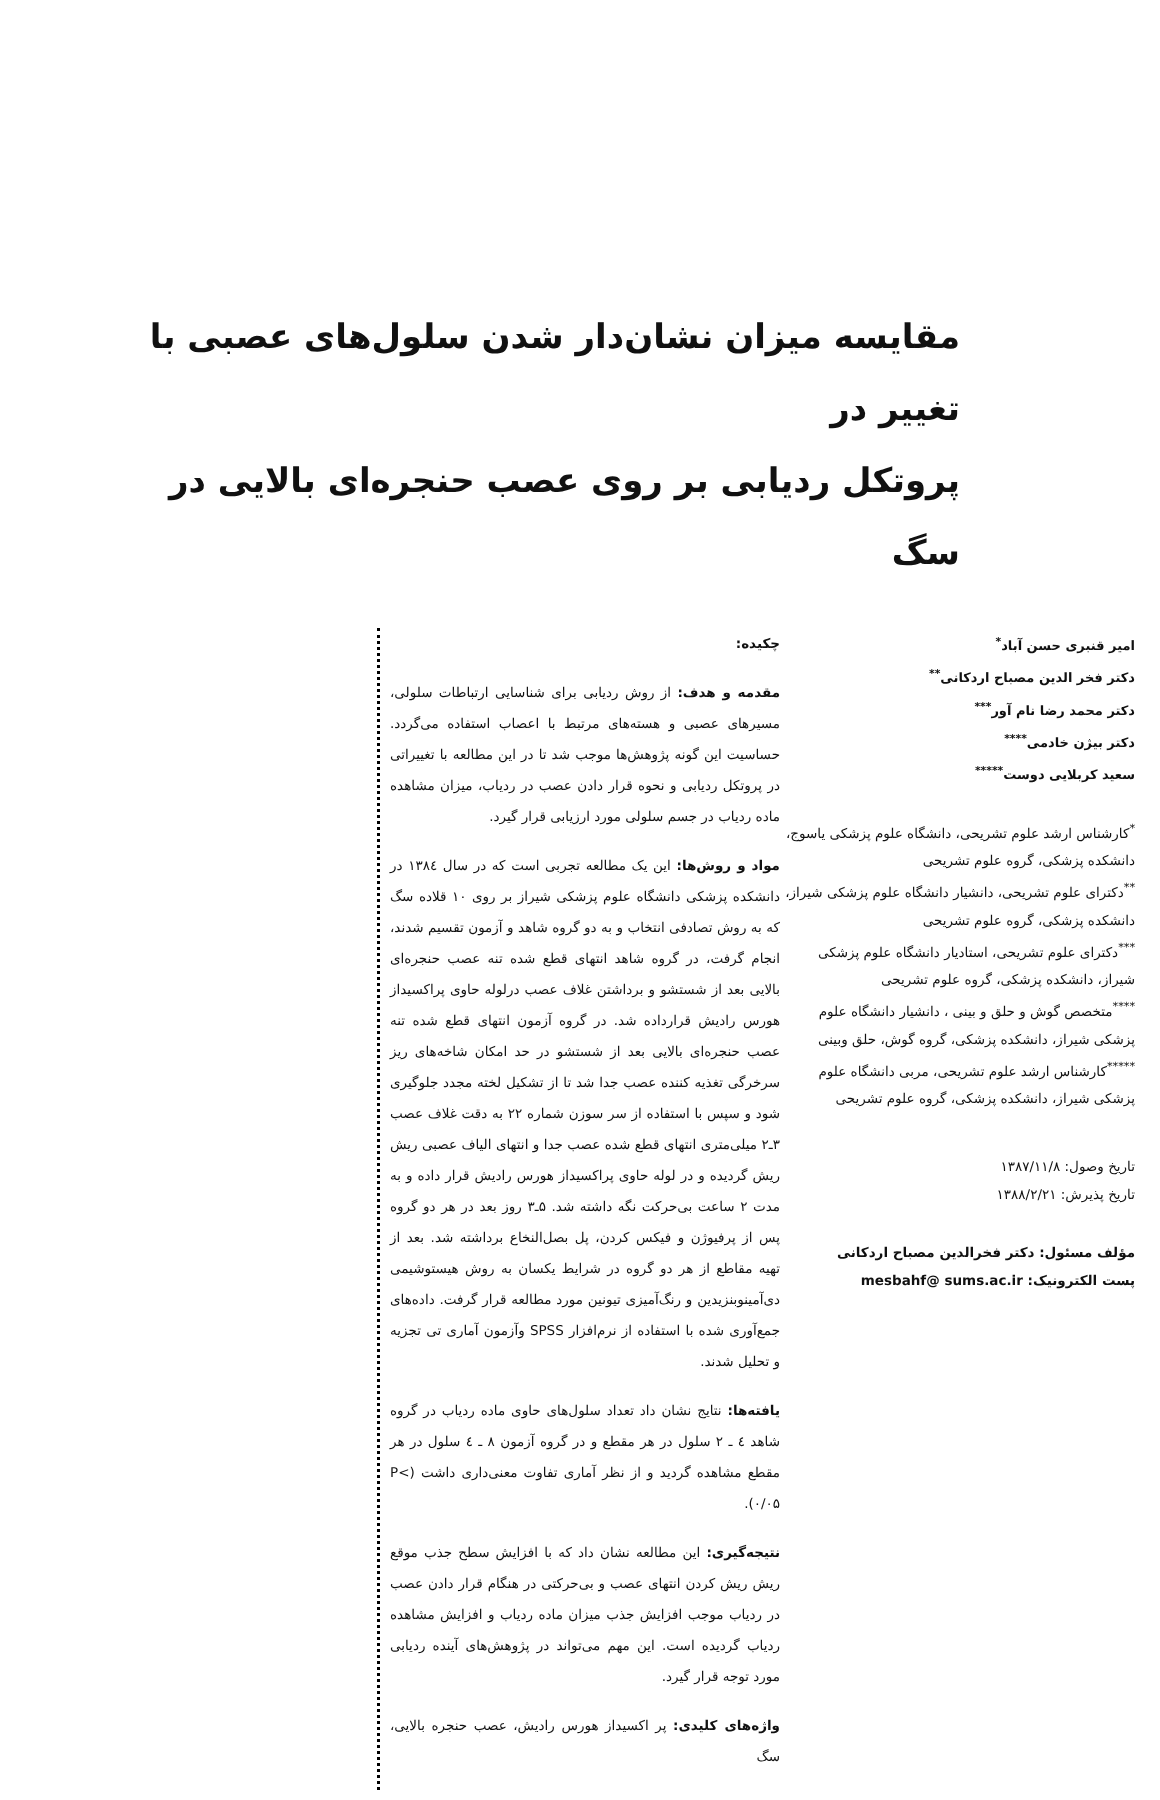مقایسه میزان نشان‌دار شدن سلول‌های عصبی با تغییر در
پروتکل ردیابی بر روی عصب حنجره‌ای بالایی در سگ
امیر قنبری حسن آباد<sup>*</sup>
دکتر فخر الدین مصباح اردکانی<sup>**</sup>
دکتر محمد رضا نام آور<sup>***</sup>
دکتر بیژن خادمی<sup>****</sup>
سعید کربلایی دوست<sup>*****</sup>
<sup>*</sup> کارشناس ارشد علوم تشریحی، دانشگاه علوم پزشکی یاسوج، دانشکده پزشکی، گروه علوم تشریحی
<sup>**</sup> دکترای علوم تشریحی، دانشیار دانشگاه علوم پزشکی شیراز، دانشکده پزشکی، گروه علوم تشریحی
<sup>***</sup> دکترای علوم تشریحی، استادیار دانشگاه علوم پزشکی شیراز، دانشکده پزشکی، گروه علوم تشریحی
<sup>****</sup>متخصص گوش و حلق و بینی ، دانشیار دانشگاه علوم پزشکی شیراز، دانشکده پزشکی، گروه گوش، حلق وبینی
<sup>*****</sup>کارشناس ارشد علوم تشریحی، مربی دانشگاه علوم پزشکی شیراز، دانشکده پزشکی، گروه علوم تشریحی
تاریخ وصول: ۱۳۸۷/۱۱/۸
تاریخ پذیرش: ۱۳۸۸/۲/۲۱
مؤلف مسئول: دکتر فخرالدین مصباح اردکانی
پست الکترونیک: mesbahf@ sums.ac.ir
چکیده:
مقدمه و هدف: از روش ردیابی برای شناسایی ارتباطات سلولی، مسیرهای عصبی و هسته‌های مرتبط با اعصاب استفاده می‌گردد. حساسیت این گونه پژوهش‌ها موجب شد تا در این مطالعه با تغییراتی در پروتکل ردیابی و نحوه قرار دادن عصب در ردیاب، میزان مشاهده ماده ردیاب در جسم سلولی مورد ارزیابی قرار گیرد.
مواد و روش‌ها: این یک مطالعه تجربی است که در سال ۱۳۸٤ در دانشکده پزشکی دانشگاه علوم پزشکی شیراز بر روی ۱۰ قلاده سگ که به روش تصادفی انتخاب و به دو گروه شاهد و آزمون تقسیم شدند، انجام گرفت، در گروه شاهد انتهای قطع شده تنه عصب حنجره‌ای بالایی بعد از شستشو و برداشتن غلاف عصب درلوله حاوی پراکسیداز هورس رادیش قرارداده شد. در گروه آزمون انتهای قطع شده تنه عصب حنجره‌ای بالایی بعد از شستشو در حد امکان شاخه‌های ریز سرخرگی تغذیه کننده عصب جدا شد تا از تشکیل لخته مجدد جلوگیری شود و سپس با استفاده از سر سوزن شماره ۲۲ به دقت غلاف عصب ۳ـ۲ میلی‌متری انتهای قطع شده عصب جدا و انتهای الیاف عصبی ریش ریش گردیده و در لوله حاوی پراکسیداز هورس رادیش قرار داده و به مدت ۲ ساعت بی‌حرکت نگه داشته شد. ۵ـ۳ روز بعد در هر دو گروه پس از پرفیوژن و فیکس کردن، پل بصل‌النخاع برداشته شد. بعد از تهیه مقاطع از هر دو گروه در شرایط یکسان به روش هیستوشیمی دی‌آمینوبنزیدین و رنگ‌آمیزی تیونین مورد مطالعه قرار گرفت. داده‌های جمع‌آوری شده با استفاده از نرم‌افزار SPSS وآزمون آماری تی تجزیه و تحلیل شدند.
یافته‌ها: نتایج نشان داد تعداد سلول‌های حاوی ماده ردیاب در گروه شاهد ٤ ـ ۲ سلول در هر مقطع و در گروه آزمون ۸ ـ ٤ سلول در هر مقطع مشاهده گردید و از نظر آماری تفاوت معنی‌داری داشت (P< ۰/۰۵).
نتیجه‌گیری: این مطالعه نشان داد که با افزایش سطح جذب موقع ریش ریش کردن انتهای عصب و بی‌حرکتی در هنگام قرار دادن عصب در ردیاب موجب افزایش جذب میزان ماده ردیاب و افزایش مشاهده ردیاب گردیده است. این مهم می‌تواند در پژوهش‌های آینده ردیابی مورد توجه قرار گیرد.
واژه‌های کلیدی: پر اکسیداز هورس رادیش، عصب حنجره بالایی، سگ